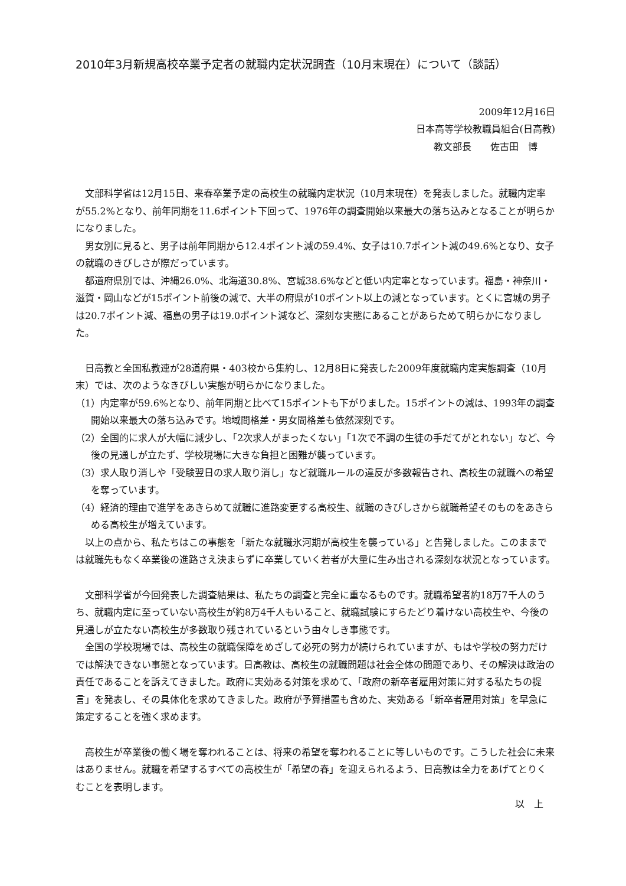2010年3月新規高校卒業予定者の就職内定状況調査（10月末現在）について（談話）
2009年12月16日
日本高等学校教職員組合(日高教)
教文部長　　佐古田　博
文部科学省は12月15日、来春卒業予定の高校生の就職内定状況（10月末現在）を発表しました。就職内定率が55.2%となり、前年同期を11.6ポイント下回って、1976年の調査開始以来最大の落ち込みとなることが明らかになりました。
男女別に見ると、男子は前年同期から12.4ポイント減の59.4%、女子は10.7ポイント減の49.6%となり、女子の就職のきびしさが際だっています。
都道府県別では、沖縄26.0%、北海道30.8%、宮城38.6%などと低い内定率となっています。福島・神奈川・滋賀・岡山などが15ポイント前後の減で、大半の府県が10ポイント以上の減となっています。とくに宮城の男子は20.7ポイント減、福島の男子は19.0ポイント減など、深刻な実態にあることがあらためて明らかになりました。
日高教と全国私教連が28道府県・403校から集約し、12月8日に発表した2009年度就職内定実態調査（10月末）では、次のようなきびしい実態が明らかになりました。
（1）内定率が59.6%となり、前年同期と比べて15ポイントも下がりました。15ポイントの減は、1993年の調査開始以来最大の落ち込みです。地域間格差・男女間格差も依然深刻です。
（2）全国的に求人が大幅に減少し、「2次求人がまったくない」「1次で不調の生徒の手だてがとれない」など、今後の見通しが立たず、学校現場に大きな負担と困難が襲っています。
（3）求人取り消しや「受験翌日の求人取り消し」など就職ルールの違反が多数報告され、高校生の就職への希望を奪っています。
（4）経済的理由で進学をあきらめて就職に進路変更する高校生、就職のきびしさから就職希望そのものをあきらめる高校生が増えています。
以上の点から、私たちはこの事態を「新たな就職氷河期が高校生を襲っている」と告発しました。このままでは就職先もなく卒業後の進路さえ決まらずに卒業していく若者が大量に生み出される深刻な状況となっています。
文部科学省が今回発表した調査結果は、私たちの調査と完全に重なるものです。就職希望者約18万7千人のうち、就職内定に至っていない高校生が約8万4千人もいること、就職試験にすらたどり着けない高校生や、今後の見通しが立たない高校生が多数取り残されているという由々しき事態です。
全国の学校現場では、高校生の就職保障をめざして必死の努力が続けられていますが、もはや学校の努力だけでは解決できない事態となっています。日高教は、高校生の就職問題は社会全体の問題であり、その解決は政治の責任であることを訴えてきました。政府に実効ある対策を求めて、「政府の新卒者雇用対策に対する私たちの提言」を発表し、その具体化を求めてきました。政府が予算措置も含めた、実効ある「新卒者雇用対策」を早急に策定することを強く求めます。
高校生が卒業後の働く場を奪われることは、将来の希望を奪われることに等しいものです。こうした社会に未来はありません。就職を希望するすべての高校生が「希望の春」を迎えられるよう、日高教は全力をあげてとりくむことを表明します。
以　上